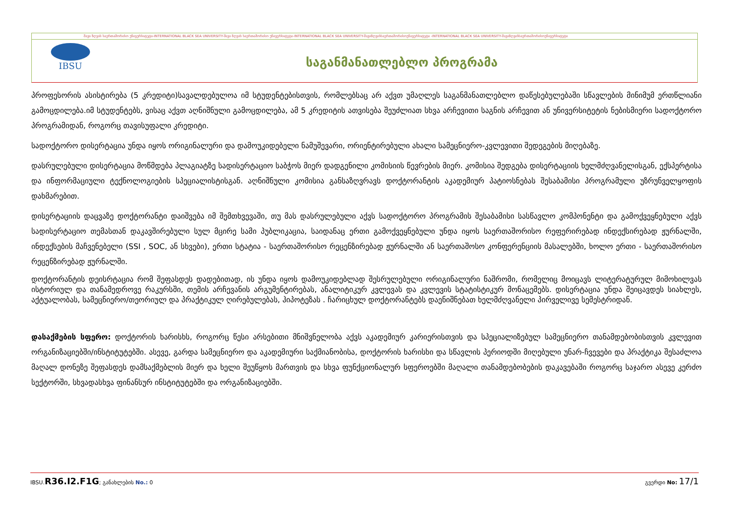შავი ზღვის საერთაშორისო უნივერსიტეტი-INTERNATIONAL BLACK SEA UNIVERSITY-შავი ზღვის საერთაშორისო უნივერსიტეტი-INTERNATIONAL BLACK SEA UNIVERSITY-შავიზღვისსაერთაშორისოუნივერსიტეტი -INTERNATIONAL BLACK SEA UNIVERSITY-შავიზღვისსაერთაშორისოუნივერსიტეტი
IBSU
საგანმანათლებლო პროგრამა
პროფესორის ასისტირება (5 კრედიტი)სავალდებულოა იმ სტუდენტებისთვის, რომლებსაც არ აქვთ უმაღლეს საგანმანათლებლო დაწესებულებაში სწავლების მინიმუმ ერთწლიანი გამოცდილება.იმ სტუდენტებს, ვისაც აქვთ აღნიშნული გამოცდილება, ამ 5 კრედიტის ათვისება შეუძლიათ სხვა არჩევითი საგნის არჩევით ან უნივერსიტეტის ნებისმიერი სადოქტორო პროგრამიდან, როგორც თავისუფალი კრედიტი.
სადოქტორო დისერტაცია უნდა იყოს ორიგინალური და დამოუკიდებელი ნამუშევარი, ორიენტირებული ახალი სამეცნიერო-კვლევითი შედეგების მიღებაზე.
დასრულებული დისერტაცია მოწმდება პლაგიატზე სადისერტაციო საბჭოს მიერ დადგენილი კომისიის წევრების მიერ. კომისია შედგება დისერტაციის ხელმძღვანელისგან, ექსპერტისა და ინფორმაციული ტექნოლოგიების სპეციალისტისგან. აღნიშნული კომისია განსაზღვრავს დოქტორანტის აკადემიურ პატიოსნებას შესაბამისი პროგრამული უზრუნველყოფის დახმარებით.
დისერტაციის დაცვაზე დოქტორანტი დაიშვება იმ შემთხვევაში, თუ მას დასრულებული აქვს სადოქტორო პროგრამის შესაბამისი სასწავლო კომპონენტი და გამოქვეყნებული აქვს სადისერტაციო თემასთან დაკავშირებული სულ მცირე სამი პუბლიკაცია, საიდანაც ერთი გამოქვეყნებული უნდა იყოს საერთაშორისო რეფერირებად ინდექსირებად ჟურნალში, ინდექსების მაჩვენებელი (SSI , SOC, ან სხვები), ერთი სტატია - საერთაშორისო რეცენზირებად ჟურნალში ან საერთაშოსო კონფერენციის მასალებში, ხოლო ერთი - საერთაშორისო რეცენზირებად ჟურნალში.
დოქტორანტის დეისრტაცია რომ შეფასდეს დადებითად, ის უნდა იყოს დამოუკიდებლად შესრულებული ორიგინალური ნაშრომი, რომელიც მოიცავს ლიტერატურულ მიმოხილვას ისტორიულ და თანამედროვე რაკურსში, თემის არჩევანის არგუმენტირებას, ანალიტიკურ კვლევას და კვლევის სტატისტიკურ მონაცემებს. დისერტაცია უნდა შეიცავდეს სიახლეს, აქტუალობას, სამეცნიერო/თეორიულ და პრაქტიკულ ღირებულებას, ჰიპოტეზას . ჩარიცხულ დოქტორანტებს დაენიშნებათ ხელმძღვანელი პირველივე სემესტრიდან.
დასაქმების სფერო: დოქტორის ხარისხს, როგორც წესი არსებითი მნიშვნელობა აქვს აკადემიურ კარიერისთვის და სპეციალიზებულ სამეცნიერო თანამდებობისთვის კვლევით ორგანიზაციებში/ინსტიტუტებში. ასევე, გარდა სამეცნიერო და აკადემიური საქმიანობისა, დოქტორის ხარისხი და სწავლის პერიოდში მიღებული უნარ-ჩვევები და პრაქტიკა შესაძლოა მაღალ დონეზე შეფასდეს დამსაქმებლის მიერ და ხელი შეუწყოს მართვის და სხვა ფუნქციონალურ სფეროებში მაღალი თანამდებობების დაკავებაში როგორც საჯარო ასევე კერძო სექტორში, სხვადასხვა ფინანსურ ინსტიტუტებში და ორგანიზაციებში.
IBSU.R36.I2.F1G; განახლების No.: 0 გვერდი No: 17/1